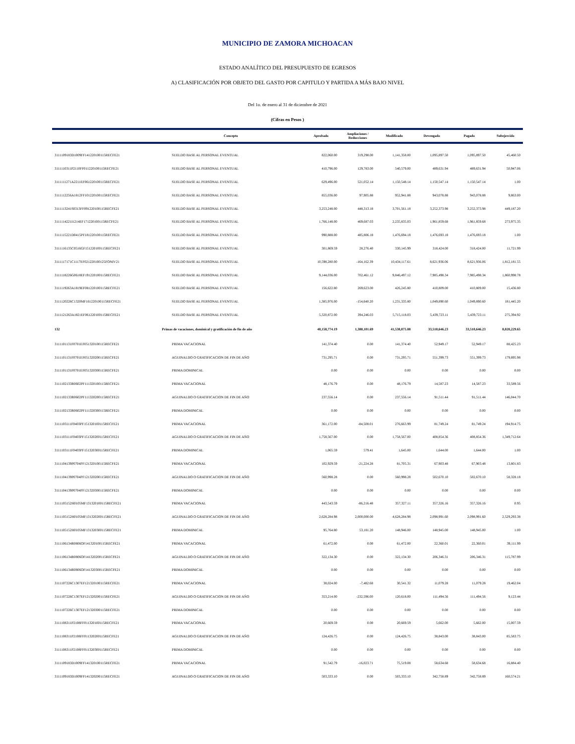MUNICIPIO DE ZAMORA MICHOACAN
ESTADO ANALÍTICO DEL PRESUPUESTO DE EGRESOS
A) CLASIFICACIÓN POR OBJETO DEL GASTO POR CAPITULO Y PARTIDA A MÁS BAJO NIVEL
Del 1o. de enero al 31 de diciembre de 2021
(Cifras en Pesos )
| | Concepto | Aprobado | Ampliaciones / Reducciones | Modificado | Devengado | Pagado | Subejercido |
| --- | --- | --- | --- | --- | --- | --- | --- |
| 3111109183D1009FF141220100115RECFE21 | SUELDO BASE AL PERSONAL EVENTUAL | 822,060.00 | 319,298.00 | 1,141,358.00 | 1,095,897.50 | 1,095,897.50 | 45,460.50 |
| 3111110311P2110FF011220100115RECFE21 | SUELDO BASE AL PERSONAL EVENTUAL | 410,796.00 | 129,783.00 | 540,579.00 | 489,631.94 | 489,631.94 | 50,947.06 |
| 3111111271A2211EF061220100115RECFE21 | SUELDO BASE AL PERSONAL EVENTUAL | 629,496.00 | 521,052.14 | 1,150,548.14 | 1,150,547.14 | 1,150,547.14 | 1.00 |
| 3111112256A1812FF101220100115RECFE21 | SUELDO BASE AL PERSONAL EVENTUAL | 855,036.00 | 97,905.88 | 952,941.88 | 943,078.88 | 943,078.88 | 9,863.00 |
| 3111113241S0313FF091220100115RECFE21 | SUELDO BASE AL PERSONAL EVENTUAL | 3,253,248.00 | 448,313.18 | 3,701,561.18 | 3,252,373.98 | 3,252,373.98 | 449,187.20 |
| 3111114221I1214EF171220100115RECFE21 | SUELDO BASE AL PERSONAL EVENTUAL | 1,766,148.00 | 469,687.03 | 2,235,835.03 | 1,961,859.68 | 1,961,859.68 | 273,975.35 |
| 3111115221D0415PF181220100115RECFE21 | SUELDO BASE AL PERSONAL EVENTUAL | 990,888.00 | 485,806.18 | 1,476,694.18 | 1,476,693.18 | 1,476,693.18 | 1.00 |
| 3111116135C0516GF151220100115RECFE21 | SUELDO BASE AL PERSONAL EVENTUAL | 301,869.59 | 28,276.40 | 330,145.99 | 318,424.00 | 318,424.00 | 11,721.99 |
| 3111117171C1117EF021220100125FONIV21 | SUELDO BASE AL PERSONAL EVENTUAL | 10,598,280.00 | -164,162.39 | 10,434,117.61 | 8,621,936.06 | 8,621,936.06 | 1,812,181.55 |
| 3111118226G0618EF191220100115RECFE21 | SUELDO BASE AL PERSONAL EVENTUAL | 9,144,036.00 | 702,461.12 | 9,846,497.12 | 7,985,498.34 | 7,985,498.34 | 1,860,998.78 |
| 3111119263A1819EF081220100115RECFE21 | SUELDO BASE AL PERSONAL EVENTUAL | 156,622.80 | 269,623.00 | 426,245.80 | 410,809.00 | 410,809.00 | 15,436.80 |
| 3111120226C1320MF161220100115RECFE21 | SUELDO BASE AL PERSONAL EVENTUAL | 1,385,976.00 | -154,640.20 | 1,231,335.80 | 1,049,890.60 | 1,049,890.60 | 181,445.20 |
| 3111121263A1821EF061220100115RECFE21 | SUELDO BASE AL PERSONAL EVENTUAL | 5,320,872.00 | 394,246.03 | 5,715,118.03 | 5,439,723.11 | 5,439,723.11 | 275,394.92 |
| 132 | Primas de vacaciones, dominical y gratificación de fin de año | 40,158,774.19 | 1,380,101.69 | 41,538,875.88 | 33,510,646.23 | 33,510,646.23 | 8,028,229.65 |
| 3111101131F0701EF051320100115RECFE21 | PRIMA VACACIONAL | 141,374.40 | 0.00 | 141,374.40 | 52,949.17 | 52,949.17 | 88,425.23 |
| 3111101131F0701EF051320200115RECFE21 | AGUINALDO O GRATIFICACION DE FIN DE AÑO | 731,295.71 | 0.00 | 731,295.71 | 551,399.73 | 551,399.73 | 179,895.98 |
| 3111101131F0701EF051320300115RECFE21 | PRIMA DOMINICAL | 0.00 | 0.00 | 0.00 | 0.00 | 0.00 | 0.00 |
| 3111102133R0602PF111320100115RECFE21 | PRIMA VACACIONAL | 48,176.79 | 0.00 | 48,176.79 | 14,587.23 | 14,587.23 | 33,589.56 |
| 3111102133R0602PF111320200115RECFE21 | AGUINALDO O GRATIFICACION DE FIN DE AÑO | 237,556.14 | 0.00 | 237,556.14 | 91,511.44 | 91,511.44 | 146,044.70 |
| 3111102133R0602PF111320300115RECFE21 | PRIMA DOMINICAL | 0.00 | 0.00 | 0.00 | 0.00 | 0.00 | 0.00 |
| 3111103111F0403PF151320100115RECFE21 | PRIMA VACACIONAL | 361,172.00 | -84,508.01 | 276,663.99 | 81,749.24 | 81,749.24 | 194,914.75 |
| 3111103111F0403PF151320200115RECFE21 | AGUINALDO O GRATIFICACION DE FIN DE AÑO | 1,758,567.00 | 0.00 | 1,758,567.00 | 408,854.36 | 408,854.36 | 1,349,712.64 |
| 3111103111F0403PF151320300115RECFE21 | PRIMA DOMINICAL | 1,065.59 | 579.41 | 1,645.00 | 1,644.00 | 1,644.00 | 1.00 |
| 3111104139P0704PF121320100115RECFE21 | PRIMA VACACIONAL | 102,929.59 | -21,224.28 | 81,705.31 | 67,903.48 | 67,903.48 | 13,801.83 |
| 3111104139P0704PF121320200115RECFE21 | AGUINALDO O GRATIFICACION DE FIN DE AÑO | 560,998.28 | 0.00 | 560,998.28 | 502,670.10 | 502,670.10 | 58,328.18 |
| 3111104139P0704PF121320300115RECFE21 | PRIMA DOMINICAL | 0.00 | 0.00 | 0.00 | 0.00 | 0.00 | 0.00 |
| 3111105152H0105MF131320100115RECFE21 | PRIMA VACACIONAL | 443,543.59 | -86,216.48 | 357,327.11 | 357,326.16 | 357,326.16 | 0.95 |
| 3111105152H0105MF131320200115RECFE21 | AGUINALDO O GRATIFICACION DE FIN DE AÑO | 2,628,284.98 | 2,000,000.00 | 4,628,284.98 | 2,098,991.60 | 2,098,991.60 | 2,529,293.38 |
| 3111105152H0105MF131320300115RECFE21 | PRIMA DOMINICAL | 95,764.80 | 53,181.20 | 148,946.00 | 148,945.00 | 148,945.00 | 1.00 |
| 3111106134R0806OF141320100115RECFE21 | PRIMA VACACIONAL | 61,472.00 | 0.00 | 61,472.00 | 22,360.01 | 22,360.01 | 39,111.99 |
| 3111106134R0806OF141320200115RECFE21 | AGUINALDO O GRATIFICACION DE FIN DE AÑO | 322,134.30 | 0.00 | 322,134.30 | 206,346.31 | 206,346.31 | 115,787.99 |
| 3111106134R0806OF141320300115RECFE21 | PRIMA DOMINICAL | 0.00 | 0.00 | 0.00 | 0.00 | 0.00 | 0.00 |
| 3111107226C1307EF121320100115RECFE21 | PRIMA VACACIONAL | 38,024.00 | -7,482.68 | 30,541.32 | 11,079.28 | 11,079.28 | 19,462.04 |
| 3111107226C1307EF121320200115RECFE21 | AGUINALDO O GRATIFICACION DE FIN DE AÑO | 353,214.00 | -232,596.00 | 120,618.00 | 111,494.56 | 111,494.56 | 9,123.44 |
| 3111107226C1307EF121320300115RECFE21 | PRIMA DOMINICAL | 0.00 | 0.00 | 0.00 | 0.00 | 0.00 | 0.00 |
| 3111108311P2108FF011320100115RECFE21 | PRIMA VACACIONAL | 20,669.59 | 0.00 | 20,669.59 | 5,662.00 | 5,662.00 | 15,007.59 |
| 3111108311P2108FF011320200115RECFE21 | AGUINALDO O GRATIFICACION DE FIN DE AÑO | 124,426.75 | 0.00 | 124,426.75 | 38,843.00 | 38,843.00 | 85,583.75 |
| 3111108311P2108FF011320300115RECFE21 | PRIMA DOMINICAL | 0.00 | 0.00 | 0.00 | 0.00 | 0.00 | 0.00 |
| 3111109183D1009FF141320100115RECFE21 | PRIMA VACACIONAL | 91,542.79 | -16,023.71 | 75,519.08 | 58,634.68 | 58,634.68 | 16,884.40 |
| 3111109183D1009FF141320200115RECFE21 | AGUINALDO O GRATIFICACION DE FIN DE AÑO | 503,333.10 | 0.00 | 503,333.10 | 342,758.89 | 342,758.89 | 160,574.21 |